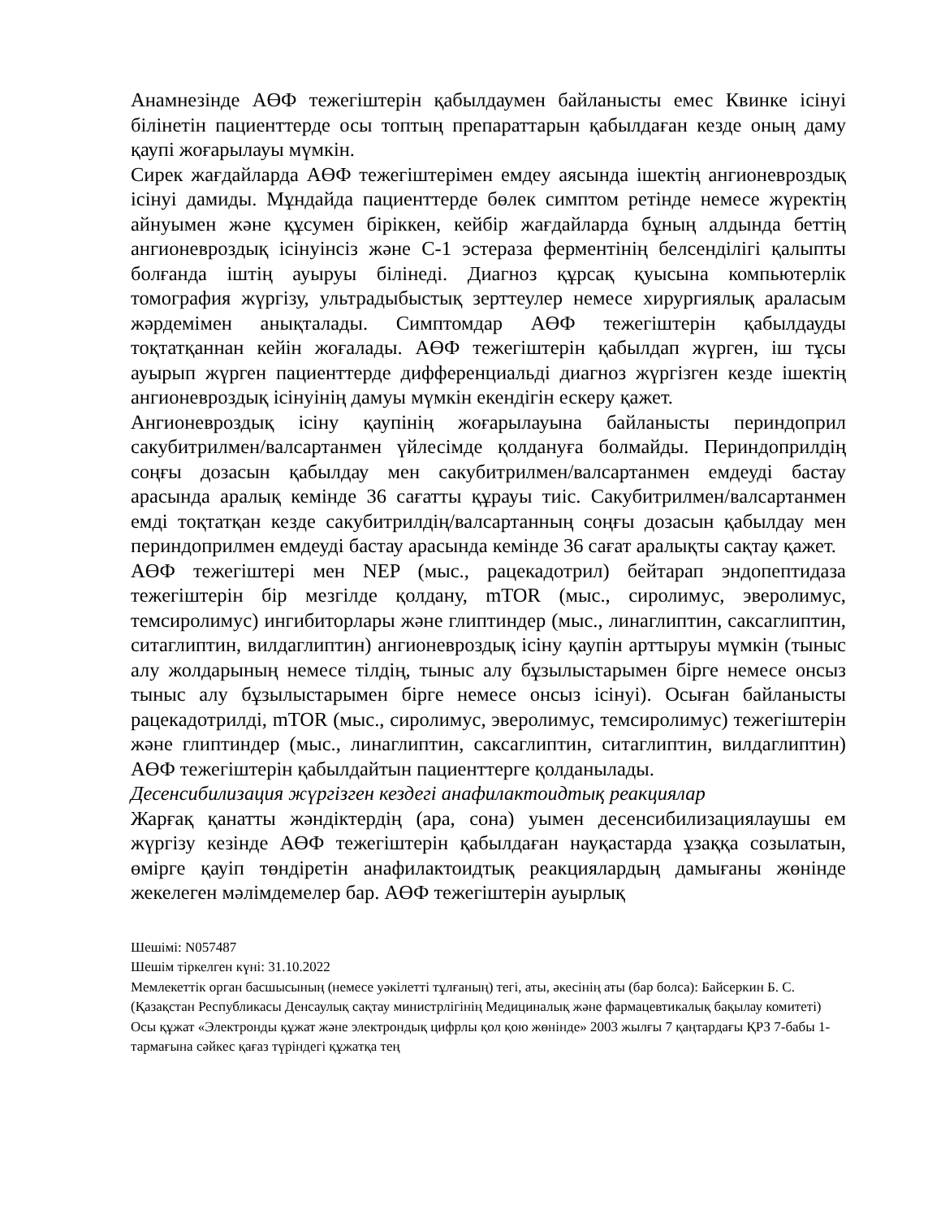Анамнезінде АӨФ тежегіштерін қабылдаумен байланысты емес Квинке ісінуі білінетін пациенттерде осы топтың препараттарын қабылдаған кезде оның даму қаупі жоғарылауы мүмкін.
Сирек жағдайларда АӨФ тежегіштерімен емдеу аясында ішектің ангионевроздық ісінуі дамиды. Мұндайда пациенттерде бөлек симптом ретінде немесе жүректің айнуымен және құсумен біріккен, кейбір жағдайларда бұның алдында беттің ангионевроздық ісінуінсіз және С-1 эстераза ферментінің белсенділігі қалыпты болғанда іштің ауыруы білінеді. Диагноз құрсақ қуысына компьютерлік томография жүргізу, ультрадыбыстық зерттеулер немесе хирургиялық араласым жәрдемімен анықталады. Симптомдар АӨФ тежегіштерін қабылдауды тоқтатқаннан кейін жоғалады. АӨФ тежегіштерін қабылдап жүрген, іш тұсы ауырып жүрген пациенттерде дифференциальді диагноз жүргізген кезде ішектің ангионевроздық ісінуінің дамуы мүмкін екендігін ескеру қажет.
Ангионевроздық ісіну қаупінің жоғарылауына байланысты периндоприл сакубитрилмен/валсартанмен үйлесімде қолдануға болмайды. Периндоприлдің соңғы дозасын қабылдау мен сакубитрилмен/валсартанмен емдеуді бастау арасында аралық кемінде 36 сағатты құрауы тиіс. Сакубитрилмен/валсартанмен емді тоқтатқан кезде сакубитрилдің/валсартанның соңғы дозасын қабылдау мен периндоприлмен емдеуді бастау арасында кемінде 36 сағат аралықты сақтау қажет.
АӨФ тежегіштері мен NEP (мыс., рацекадотрил) бейтарап эндопептидаза тежегіштерін бір мезгілде қолдану, mTOR (мыс., сиролимус, эверолимус, темсиролимус) ингибиторлары және глиптиндер (мыс., линаглиптин, саксаглиптин, ситаглиптин, вилдаглиптин) ангионевроздық ісіну қаупін арттыруы мүмкін (тыныс алу жолдарының немесе тілдің, тыныс алу бұзылыстарымен бірге немесе онсыз тыныс алу бұзылыстарымен бірге немесе онсыз ісінуі). Осыған байланысты рацекадотрилді, mTOR (мыс., сиролимус, эверолимус, темсиролимус) тежегіштерін және глиптиндер (мыс., линаглиптин, саксаглиптин, ситаглиптин, вилдаглиптин) АӨФ тежегіштерін қабылдайтын пациенттерге қолданылады.
Десенсибилизация жүргізген кездегі анафилактоидтық реакциялар
Жарғақ қанатты жәндіктердің (ара, сона) уымен десенсибилизациялаушы ем жүргізу кезінде АӨФ тежегіштерін қабылдаған науқастарда ұзаққа созылатын, өмірге қауіп төндіретін анафилактоидтық реакциялардың дамығаны жөнінде жекелеген мәлімдемелер бар. АӨФ тежегіштерін ауырлық
Шешімі: N057487
Шешім тіркелген күні: 31.10.2022
Мемлекеттік орган басшысының (немесе уәкілетті тұлғаның) тегі, аты, әкесінің аты (бар болса): Байсеркин Б. С.
(Қазақстан Республикасы Денсаулық сақтау министрлігінің Медициналық және фармацевтикалық бақылау комитеті)
Осы құжат «Электронды құжат және электрондық цифрлы қол қою жөнінде» 2003 жылғы 7 қаңтардағы ҚРЗ 7-бабы 1-тармағына сәйкес қағаз түріндегі құжатқа тең